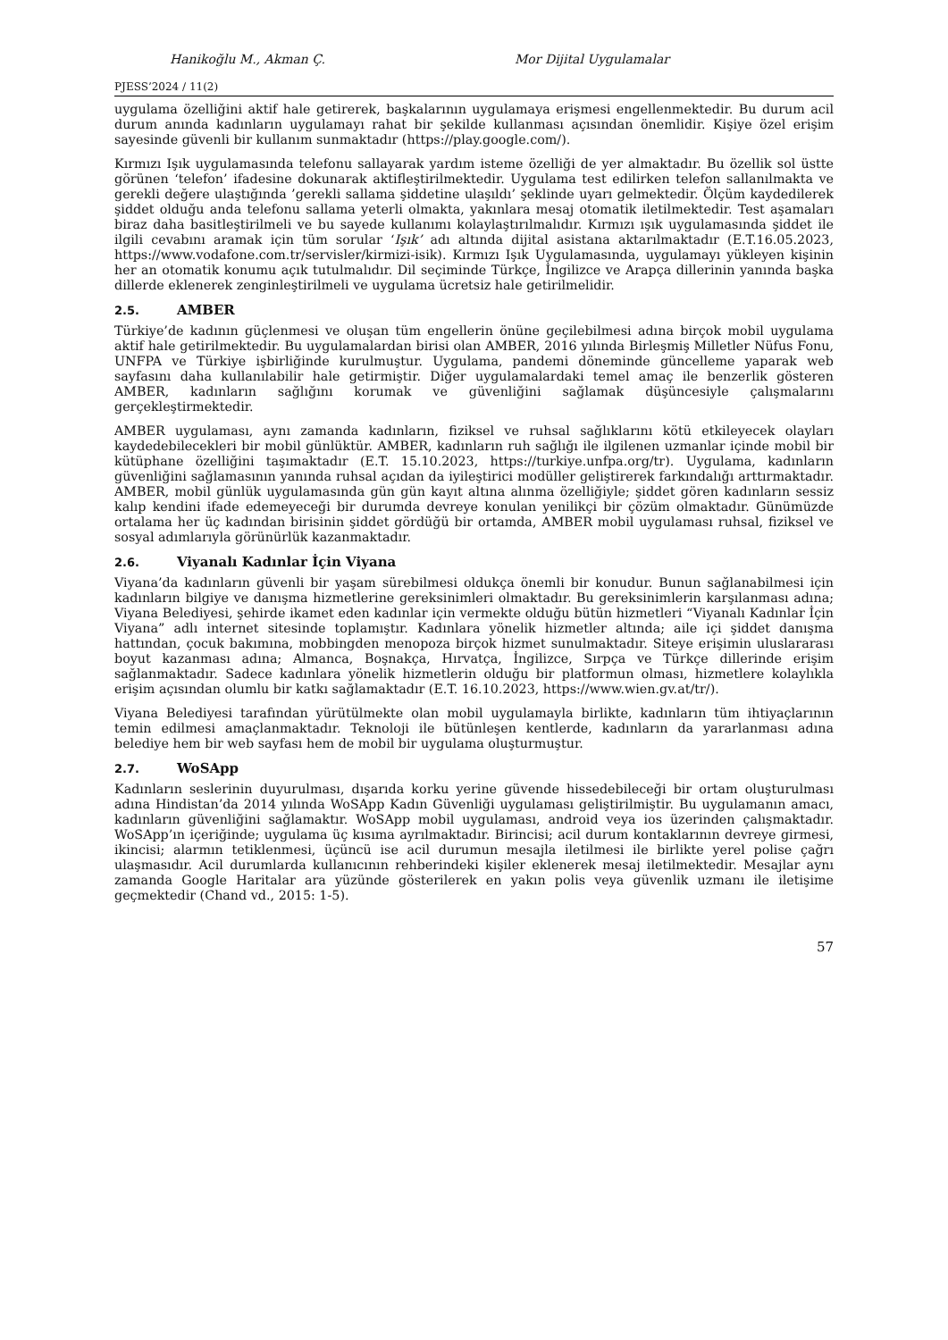Hanikoğlu M., Akman Ç. Mor Dijital Uygulamalar
PJESS’2024 / 11(2)
uygulama özelliğini aktif hale getirerek, başkalarının uygulamaya erişmesi engellenmektedir. Bu durum acil durum anında kadınların uygulamayı rahat bir şekilde kullanması açısından önemlidir. Kişiye özel erişim sayesinde güvenli bir kullanım sunmaktadır (https://play.google.com/).
Kırmızı Işık uygulamasında telefonu sallayarak yardım isteme özelliği de yer almaktadır. Bu özellik sol üstte görünen ‘telefon’ ifadesine dokunarak aktifleştirilmektedir. Uygulama test edilirken telefon sallanılmakta ve gerekli değere ulaştığında ’gerekli sallama şiddetine ulaşıldı’ şeklinde uyarı gelmektedir. Ölçüm kaydedilerek şiddet olduğu anda telefonu sallama yeterli olmakta, yakınlara mesaj otomatik iletilmektedir. Test aşamaları biraz daha basitleştirilmeli ve bu sayede kullanımı kolaylaştırılmalıdır. Kırmızı ışık uygulamasında şiddet ile ilgili cevabını aramak için tüm sorular ‘Işık’ adı altında dijital asistana aktarılmaktadır (E.T.16.05.2023, https://www.vodafone.com.tr/servisler/kirmizi-isik). Kırmızı Işık Uygulamasında, uygulamayı yükleyen kişinin her an otomatik konumu açık tutulmalıdır. Dil seçiminde Türkçe, İngilizce ve Arapça dillerinin yanında başka dillerde eklenerek zenginleştirilmeli ve uygulama ücretsiz hale getirilmelidir.
2.5. AMBER
Türkiye’de kadının güçlenmesi ve oluşan tüm engellerin önüne geçilebilmesi adına birçok mobil uygulama aktif hale getirilmektedir. Bu uygulamalardan birisi olan AMBER, 2016 yılında Birleşmiş Milletler Nüfus Fonu, UNFPA ve Türkiye işbirliğinde kurulmuştur. Uygulama, pandemi döneminde güncelleme yaparak web sayfasını daha kullanılabilir hale getirmiştir. Diğer uygulamalardaki temel amaç ile benzerlik gösteren AMBER, kadınların sağlığını korumak ve güvenliğini sağlamak düşüncesiyle çalışmalarını gerçekleştirmektedir.
AMBER uygulaması, aynı zamanda kadınların, fiziksel ve ruhsal sağlıklarını kötü etkileyecek olayları kaydedebilecekleri bir mobil günlüktür. AMBER, kadınların ruh sağlığı ile ilgilenen uzmanlar içinde mobil bir kütüphane özelliğini taşımaktadır (E.T. 15.10.2023, https://turkiye.unfpa.org/tr). Uygulama, kadınların güvenliğini sağlamasının yanında ruhsal açıdan da iyileştirici modüller geliştirerek farkındalığı arttırmaktadır. AMBER, mobil günlük uygulamasında gün gün kayıt altına alınma özelliğiyle; şiddet gören kadınların sessiz kalıp kendini ifade edemeyeceği bir durumda devreye konulan yenilikçi bir çözüm olmaktadır. Günümüzde ortalama her üç kadından birisinin şiddet gördüğü bir ortamda, AMBER mobil uygulaması ruhsal, fiziksel ve sosyal adımlarıyla görünürlük kazanmaktadır.
2.6. Viyanalı Kadınlar İçin Viyana
Viyana’da kadınların güvenli bir yaşam sürebilmesi oldukça önemli bir konudur. Bunun sağlanabilmesi için kadınların bilgiye ve danışma hizmetlerine gereksinimleri olmaktadır. Bu gereksinimlerin karşılanması adına; Viyana Belediyesi, şehirde ikamet eden kadınlar için vermekte olduğu bütün hizmetleri “Viyanalı Kadınlar İçin Viyana” adlı internet sitesinde toplamıştır. Kadınlara yönelik hizmetler altında; aile içi şiddet danışma hattından, çocuk bakımına, mobbingden menopoza birçok hizmet sunulmaktadır. Siteye erişimin uluslararası boyut kazanması adına; Almanca, Boşnakça, Hırvatça, İngilizce, Sırpça ve Türkçe dillerinde erişim sağlanmaktadır. Sadece kadınlara yönelik hizmetlerin olduğu bir platformun olması, hizmetlere kolaylıkla erişim açısından olumlu bir katkı sağlamaktadır (E.T. 16.10.2023, https://www.wien.gv.at/tr/).
Viyana Belediyesi tarafından yürütülmekte olan mobil uygulamayla birlikte, kadınların tüm ihtiyaçlarının temin edilmesi amaçlanmaktadır. Teknoloji ile bütünleşen kentlerde, kadınların da yararlanması adına belediye hem bir web sayfası hem de mobil bir uygulama oluşturmuştur.
2.7. WoSApp
Kadınların seslerinin duyurulması, dışarıda korku yerine güvende hissedebileceği bir ortam oluşturulması adına Hindistan’da 2014 yılında WoSApp Kadın Güvenliği uygulaması geliştirilmiştir. Bu uygulamanın amacı, kadınların güvenliğini sağlamaktır. WoSApp mobil uygulaması, android veya ios üzerinden çalışmaktadır. WoSApp’ın içeriğinde; uygulama üç kısıma ayrılmaktadır. Birincisi; acil durum kontaklarının devreye girmesi, ikincisi; alarmın tetiklenmesi, üçüncü ise acil durumun mesajla iletilmesi ile birlikte yerel polise çağrı ulaşmasıdır. Acil durumlarda kullanıcının rehberindeki kişiler eklenerek mesaj iletilmektedir. Mesajlar aynı zamanda Google Haritalar ara yüzünde gösterilerek en yakın polis veya güvenlik uzmanı ile iletişime geçmektedir (Chand vd., 2015: 1-5).
57